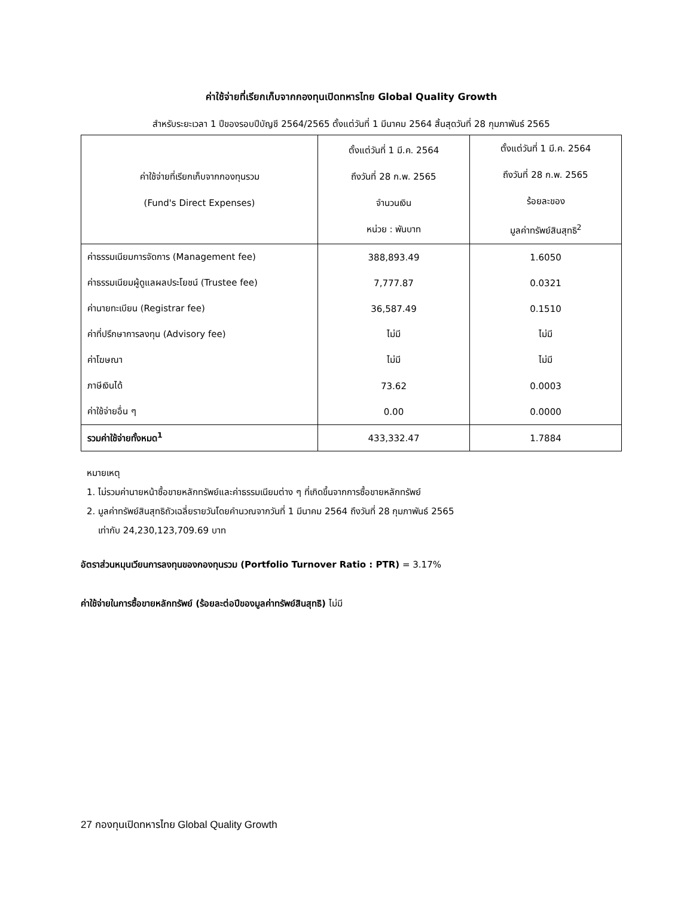ค่าใช้จ่ายที่เรียกเก็บจากกองทุนเปิดทหารไทย Global Quality Growth
สำหรับระยะเวลา 1 ปีของรอบปีบัญชี 2564/2565 ตั้งแต่วันที่ 1 มีนาคม 2564 สิ้นสุดวันที่ 28 กุมภาพันธ์ 2565
| ค่าใช้จ่ายที่เรียกเก็บจากกองทุนรวม (Fund's Direct Expenses) | ตั้งแต่วันที่ 1 มี.ค. 2564 ถึงวันที่ 28 ก.พ. 2565 จำนวนเงิน หน่วย : พันบาท | ตั้งแต่วันที่ 1 มี.ค. 2564 ถึงวันที่ 28 ก.พ. 2565 ร้อยละของ มูลค่าทรัพย์สินสุทธิ<sup>2</sup> |
| --- | --- | --- |
| ค่าธรรมเนียมการจัดการ (Management fee) | 388,893.49 | 1.6050 |
| ค่าธรรมเนียมผู้ดูแลผลประโยชน์ (Trustee fee) | 7,777.87 | 0.0321 |
| ค่านายทะเบียน (Registrar fee) | 36,587.49 | 0.1510 |
| ค่าที่ปรึกษาการลงทุน (Advisory fee) | ไม่มี | ไม่มี |
| ค่าโฆษณา | ไม่มี | ไม่มี |
| ภาษีเงินได้ | 73.62 | 0.0003 |
| ค่าใช้จ่ายอื่น ๆ | 0.00 | 0.0000 |
| รวมค่าใช้จ่ายทั้งหมด<sup>1</sup> | 433,332.47 | 1.7884 |
หมายเหตุ
1. ไม่รวมค่านายหน้าซื้อขายหลักทรัพย์และค่าธรรมเนียมต่าง ๆ ที่เกิดขึ้นจากการซื้อขายหลักทรัพย์
2. มูลค่าทรัพย์สินสุทธิถัวเฉลี่ยรายวันโดยคำนวณจากวันที่ 1 มีนาคม 2564 ถึงวันที่ 28 กุมภาพันธ์ 2565
เท่ากับ 24,230,123,709.69 บาท
อัตราส่วนหมุนเวียนการลงทุนของกองทุนรวม (Portfolio Turnover Ratio : PTR) = 3.17%
ค่าใช้จ่ายในการซื้อขายหลักทรัพย์ (ร้อยละต่อปีของมูลค่าทรัพย์สินสุทธิ) ไม่มี
27 กองทุนเปิดทหารไทย Global Quality Growth